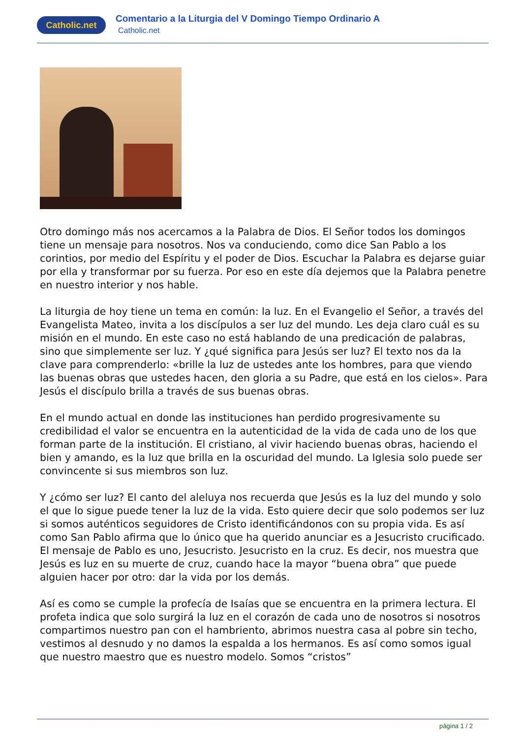Catholic.net
Comentario a la Liturgia del V Domingo Tiempo Ordinario A
Catholic.net
Otro domingo más nos acercamos a la Palabra de Dios. El Señor todos los domingos tiene un mensaje para nosotros. Nos va conduciendo, como dice San Pablo a los corintios, por medio del Espíritu y el poder de Dios. Escuchar la Palabra es dejarse guiar por ella y transformar por su fuerza. Por eso en este día dejemos que la Palabra penetre en nuestro interior y nos hable.
La liturgia de hoy tiene un tema en común: la luz. En el Evangelio el Señor, a través del Evangelista Mateo, invita a los discípulos a ser luz del mundo. Les deja claro cuál es su misión en el mundo. En este caso no está hablando de una predicación de palabras, sino que simplemente ser luz. Y ¿qué significa para Jesús ser luz? El texto nos da la clave para comprenderlo: «brille la luz de ustedes ante los hombres, para que viendo las buenas obras que ustedes hacen, den gloria a su Padre, que está en los cielos». Para Jesús el discípulo brilla a través de sus buenas obras.
En el mundo actual en donde las instituciones han perdido progresivamente su credibilidad el valor se encuentra en la autenticidad de la vida de cada uno de los que forman parte de la institución. El cristiano, al vivir haciendo buenas obras, haciendo el bien y amando, es la luz que brilla en la oscuridad del mundo. La Iglesia solo puede ser convincente si sus miembros son luz.
Y ¿cómo ser luz? El canto del aleluya nos recuerda que Jesús es la luz del mundo y solo el que lo sigue puede tener la luz de la vida. Esto quiere decir que solo podemos ser luz si somos auténticos seguidores de Cristo identificándonos con su propia vida. Es así como San Pablo afirma que lo único que ha querido anunciar es a Jesucristo crucificado. El mensaje de Pablo es uno, Jesucristo. Jesucristo en la cruz. Es decir, nos muestra que Jesús es luz en su muerte de cruz, cuando hace la mayor “buena obra” que puede alguien hacer por otro: dar la vida por los demás.
Así es como se cumple la profecía de Isaías que se encuentra en la primera lectura. El profeta indica que solo surgirá la luz en el corazón de cada uno de nosotros si nosotros compartimos nuestro pan con el hambriento, abrimos nuestra casa al pobre sin techo, vestimos al desnudo y no damos la espalda a los hermanos. Es así como somos igual que nuestro maestro que es nuestro modelo. Somos “cristos”
página 1 / 2